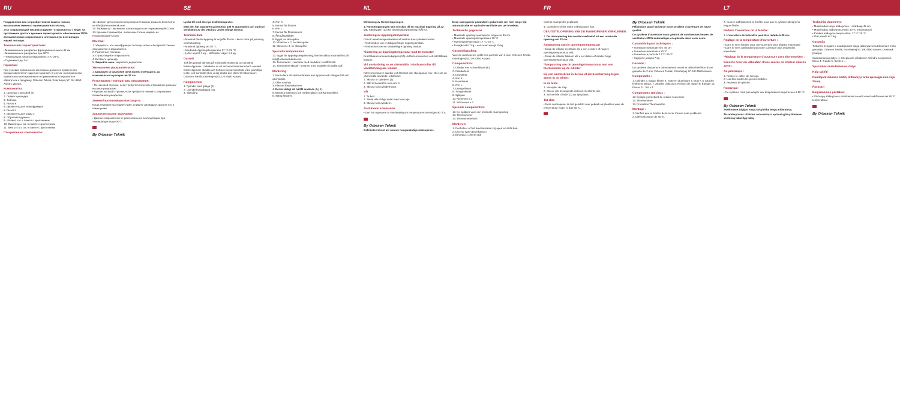RU
Поздравляем вас с приобретением вашего нового высококачественного проветривателя теплиц.
Этот открывающий механизм (далее "открыватель") будет на протяжении долгого времени гарантировать обеспечение 100% автоматическое открывание и оптимальную вентиляцию вашей теплицы.
Технические характеристики:
• Максимальное раскрытие фрамуги/окна около 45 см
• Максимальное раскрытие при 30°С
• Температура начала открывания 17°С-25°С
• Поднимает до 7 кг
Гарантия:
При условии правильного монтажа и должного применения предоставляется 2-годичная гарантия. В случае неисправности правильно смонтированного и примененного открывателя обратитесь к продавцу. Orbesen Teknik, Esterhøjvej 57, DK-4550 Asnæs, Дания.
Компоненты:
1. Цилиндр с резьбой (Е)
2. Подвес цилиндра
3. Тоболка
4. Рычаг К
5. Держатель для окна/фрамуги
6. Рычаг L
7. Держатель для рамы с
8. Обратная пружина
9. Шплинт, см. в пакете с креплением
10. Фиксаторы, см. в пакете с креплением
11. Винты 4 шт, см. в пакете с креплением
Специальные компоненты:
12. Шплинт для ограничения раскрытия можно заказать бесплатно на info@orbesenteknik.com
13. Термометр - включены только модели из Нержавеющей Стали
14. Крышка термометра - включены только модели из Нержавеющей Стали
Монтаж:
1. Убедитесь, что окно/фрамуга теплицы легко и беспрепятственно открывается и закрывается.
2. Различные теплицы.
3. Отрегулируйте открыватель.
4. Вставьте цилиндр.
5. Закройте окно, закрепите держатель.
Уменьшение раскрытия окна:
1. Широкую открывание окна можно уменьшить до максимального раскрытия 32 см.
Регулировка температуры открывания:
• По часовой стрелке, если требуется начинать открывание раньше/высокое раскрытие
• Против часовой стрелки, если требуется начинать открывание позже/низкое раскрытие
Зимнее/противоморозная защита
Когда температура падает ниже, снимите цилиндр и храните его в помещении.
Заключительное замечание:
• Данные открыватели не рассчитаны на эксплуатацию при температуре выше 50°С
By Orbesen Teknik
SE
Lycka till med din nya kvalitetsöppnare.
Med den här öppnaren garanteras 100 % automatisk och optimal ventilation av ditt växthus under många timmar.
Tekniska data
• Maximal fönsteröppning är ungefär 45 cm – beror dock på justering och belastning
• Maximal öppning vid 30 °C
• Inledande öppningstemperatur 17 °C-25 °C
• Lyfter upp till 7 kg – ett fönster väger 1,5 kg
Garanti
Två års garanti lämnas på en korrekt monterad och använd fönsteröppnare. I händelse av att en korrekt monterad och använd fönsteröppnare skadas och behöver repareras (trots våra grundliga tester och kontroller) ber vi dig skicka den direkt till tillverkaren: Orbesen Teknik, Esterhøjvej 57, DK-4550 Asnæs.
Komponenter
1. Cylinder med gänga (E)
2. Cylinderhus/gängad ring
3. Slutstång
4. Arm K
5. Konsol för fönster
6. Arm L
7. Konsol för fönsterkarm
8. Återgångsfjäder
9. Bygel, se skruvpåse
10. Klämmor x 2, se skruvpåse
11. Skruvar x 4, se skruvpåse
Speciella komponenter
12. Bygel för öppningsbegränsning, kan beställas kostnadsfritt på info@orbesenteknik.com
13. Termometer – kommer med modellen i rostfritt stål
14. Termometerskydd – kommer med modellen i rostfritt stål
Montering
1. Kontrollera att växthusfönstret kan öppnas och stängas fritt och obehindrat.
2. Olika växthus
3. Placera fönsterkarmen.
4. Det är viktigt att håll B används (fig 3).
5. Montera klämmor (10) mellan glaset och karmprofilen.
6. Stäng fönstret.
NL
Minskning av fönsteröppningen
1. Fönsteröppningen kan minskas till en maximal öppning på 32 cm. Sätt byglen (12) för öppningsbegränsning i hål (O).
Justering av öppningstemperatur
Om ett annat temperaturintervall önskas kan cylindern vridas.
• Vrid medurs om en tidigare/högre öppning önskas
• Vrid moturs om en senare/lägre öppning önskas
*Justering av öppningstemperatur med termometer
Dra tillbaka termometerkappan (14). Avläs termometern och sätt tillbaka kappan.
Vid användning av en värmekälla i växthuset eller till vinddämning om vintern
När temperaturen sjunker och fönstret inte ska öppnas mer, eller om en värmekälla används i växthuset:
1. Skruva ur cylindern (1).
2. Sätt in bandet för rum arm K.
3. Skruva fast cylinderhuset.
Vår
1. Ta bort.
2. Smörj alla rörliga delar med tunn olja.
3. Skruva fast cylindern.
Avslutande kommentar
• Den här öppnaren är inte lämplig om temperaturen överstiger 50 °Ca
By Orbesen Teknik
Gefeliciteerd met uw nieuwe hoogwaardige raamopener.
Deze raamopener garandeert gedurende een heel lange tijd automatische en optimale ventilatie van uw broeikas.
Technische gegevens
• Maximale opening raamopener ongeveer 45 cm
• Maximale openingstemperatuur 30 °C
• Openingstemperatuur 17 °C-25 °C
• Draagkracht 7 kg – een raam weegt 15 kg
Garantiebepaling:
Voor de raamopener geldt een garantie van 2 jaar. Orbesen Teknik, Esterhøjvej 57, DK-4550 Asnæs.
Componenten:
1. Cilinder met schroefdraad (E)
2. Cilinderhuis
3. Duwstang
4. Arm K
5. Raamhaak
6. Arm L
7. Drempelhaak
8. Terugtrekveer
9. Splitpen
10. Klemmen x 2
11. Schroeven x 4
Speciale componenten:
12. De splitpen voor een minimale raamopening
13. Thermometer
14. Thermometerhuls
Monteren:
1. Controleer of het broeikasraam vrij open en dicht kan.
2. Diverse typen broeikassen
3. Bevestig 1 x klem (10)
FR
van het raamprofiel geplaatst.
4. Controleer of het raam volledig open kan.
DE UITSTELOPENING VAN DE RAAMOPENER VERKLEINEN
1. De raamopening kan worden verkleind tot een maximale opening van 32 cm.
Aanpassing van de openingstemperatuur
• Draai de cilinder rechtsom als u een eerdere of hogere openingstemperatuur wilt.
• Draai de cilinder linksom als u een latere of minder hoge openingstemperatuur wilt.
*Aanpassing van de openingstemperatuur met een thermometer op de cilinder
Bij een warmtebron in de kas of als bescherming tegen storm in de winter:
In de lente
1. Verwijder de strip.
2. Smeer alle bewegende delen in met lichte olie.
3. Schroef de cilinder (1) op zijn plaats.
Tot slot:
• Deze raamopener is niet geschikt voor gebruik op plaatsen waar de temperatuur hoger is dan 50 °C.
By Orbesen Teknik
Félicitation pour l'achat de votre système d'ouverture de haute qualité.
Ce système d'ouverture vous garantit de nombreuses heures de ventilation 100% automatique et optimale dans votre serre.
Caractéristiques techniques :
• Ouverture maximale env. 45 cm
• Ouverture maximale à 30 °C
• Ouverture à partir de 17 °C-25 °C
• Supporte jusqu'à 7 kg
Garantie :
Un système d'ouverture correctement monté et utilisé bénéficie d'une garantie de 2 ans. Orbesen Teknik, Esterhøjvej 57, DK-4550 Asnæs.
Composants :
1. Cylindre 2. Bague filetée 3. Tube en aluminium 4. Bras K 5. Attache fenêtre 6. Bras L 7. Attache châssis 8. Ressort de rappel 9. Épingle 10. Pinces 11. Vis x 4
Composants spéciaux :
12. Épingle permettant de réduire l'ouverture
13. Thermomètre
14. Protection Thermomètre
Montage :
1. Vérifiez que la fenêtre de la serre s'ouvre sans problème.
2. Différents types de serre.
LT
7. Ouvrez suffisamment la fenêtre pour que le cylindre atteigne la bague filetée.
Réduire l'ouverture de la fenêtre :
1. L'ouverture de la fenêtre peut être réduite à 32 cm.
Réglage de la température d'ouverture :
• Dans le sens horaire pour une ouverture plus tôt/plus importante
• Dans le sens antihoraire pour une ouverture plus tard/moins importante
*Réglage de la température d'ouverture avec thermomètre :
Sécurité hiver ou utilisation d'une source de chaleur dans la serre :
Au printemps :
1. Retirez le collier de serrage.
2. Lubrifiez toutes les pièces mobiles.
3. Revissez le cylindre.
Remarque :
• Ce système n'est pas adapté aux températures supérieures à 50 °C.
By Orbesen Teknik
Sveikiname įsigijus naują kokybišką langų atidarytuvą.
Šis atidarytuvas užtikrins automatinį ir optimalų jūsų šiltnamio vėdinimą labai ilgą laiką.
Techniniai duomenys
• Maksimalus lango atidarymas – maždaug 45 cm
• Maksimalus atidarymas esant 30 °C temperatūrai
• Pradinė atidarymo temperatūra: 17 °C-25 °C
• Gali pakelti iki 7 kg
Garantija
Tinkamai įrengtam ir naudojamam langų atidarytuvui suteikiama 2 metų garantija. Orbesen Teknik, Esterhøjvej 57, DK-4550 Asnæs, Denmark (Danija).
Sudedamosios dalys: 1. Sriegiuotas cilindras 2. Cilindro korpusas 3. Movа 4. Traukė 5. Svirtis L ...
Specialios sudedamosios dalys
Kaip uždėti
Naudojant šilumos šaltinį šiltnamyje arba apsaugai nuo vėjo žiemą
Pavasarį
Baigiamosios pastabos
• Šis langų atidarytuvas netinkamas naudoti esant aukštesnei nei 50 °C temperatūrai.
By Orbesen Teknik